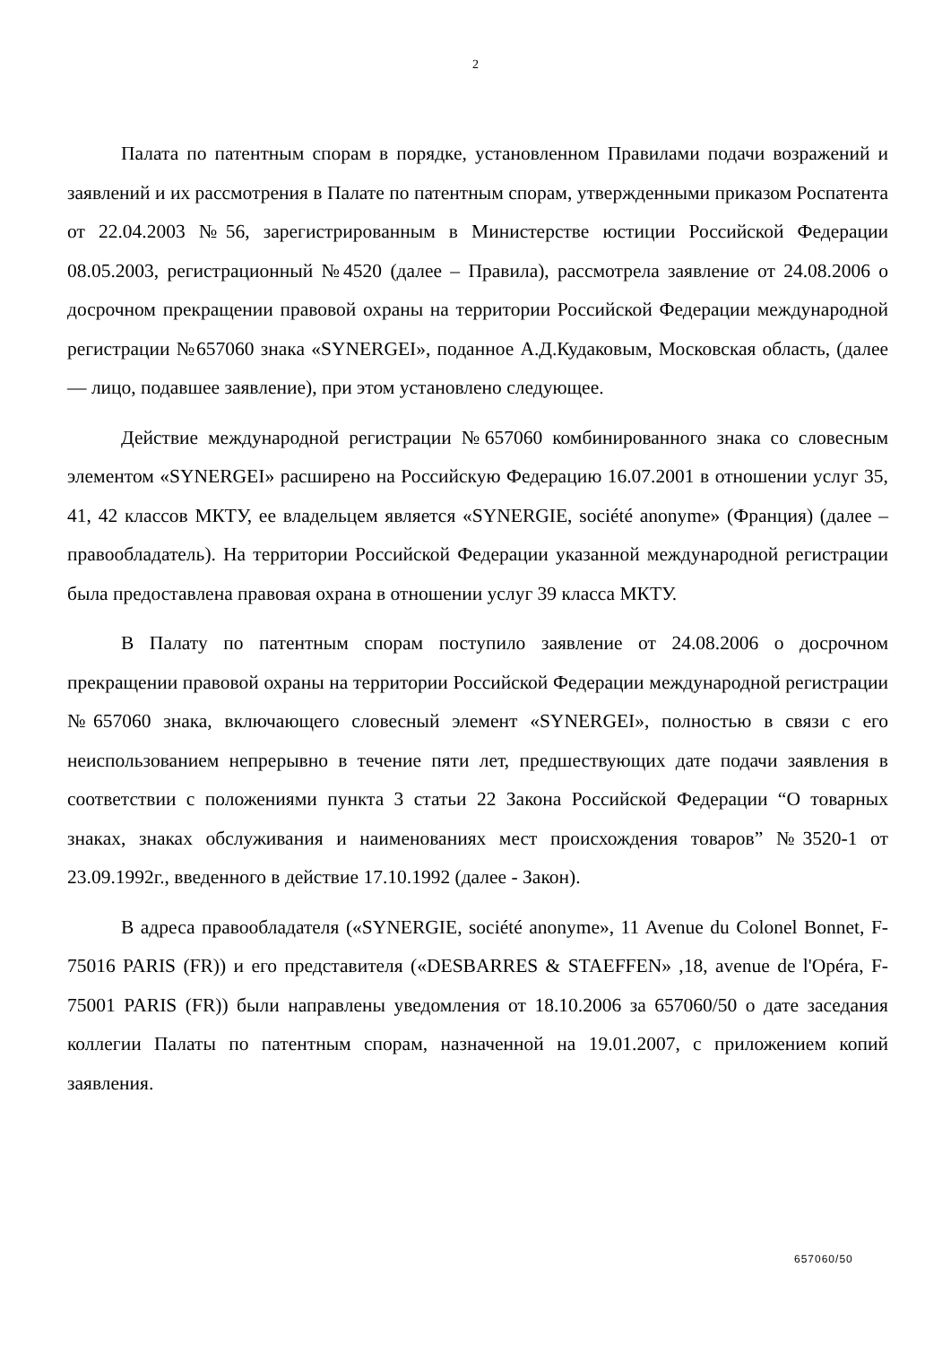2
Палата по патентным спорам в порядке, установленном Правилами подачи возражений и заявлений и их рассмотрения в Палате по патентным спорам, утвержденными приказом Роспатента от 22.04.2003 №56, зарегистрированным в Министерстве юстиции Российской Федерации 08.05.2003, регистрационный №4520 (далее – Правила), рассмотрела заявление от 24.08.2006 о досрочном прекращении правовой охраны на территории Российской Федерации международной регистрации №657060 знака «SYNERGEI», поданное А.Д.Кудаковым, Московская область, (далее — лицо, подавшее заявление), при этом установлено следующее.
Действие международной регистрации №657060 комбинированного знака со словесным элементом «SYNERGEI» расширено на Российскую Федерацию 16.07.2001 в отношении услуг 35, 41, 42 классов МКТУ, ее владельцем является «SYNERGIE, société anonyme» (Франция) (далее – правообладатель). На территории Российской Федерации указанной международной регистрации была предоставлена правовая охрана в отношении услуг 39 класса МКТУ.
В Палату по патентным спорам поступило заявление от 24.08.2006 о досрочном прекращении правовой охраны на территории Российской Федерации международной регистрации №657060 знака, включающего словесный элемент «SYNERGEI», полностью в связи с его неиспользованием непрерывно в течение пяти лет, предшествующих дате подачи заявления в соответствии с положениями пункта 3 статьи 22 Закона Российской Федерации “О товарных знаках, знаках обслуживания и наименованиях мест происхождения товаров” №3520-1 от 23.09.1992г., введенного в действие 17.10.1992 (далее - Закон).
В адреса правообладателя («SYNERGIE, société anonyme», 11 Avenue du Colonel Bonnet, F-75016 PARIS (FR)) и его представителя («DESBARRES & STAEFFEN» ,18, avenue de l'Opéra, F-75001 PARIS (FR)) были направлены уведомления от 18.10.2006 за 657060/50 о дате заседания коллегии Палаты по патентным спорам, назначенной на 19.01.2007, с приложением копий заявления.
657060/50